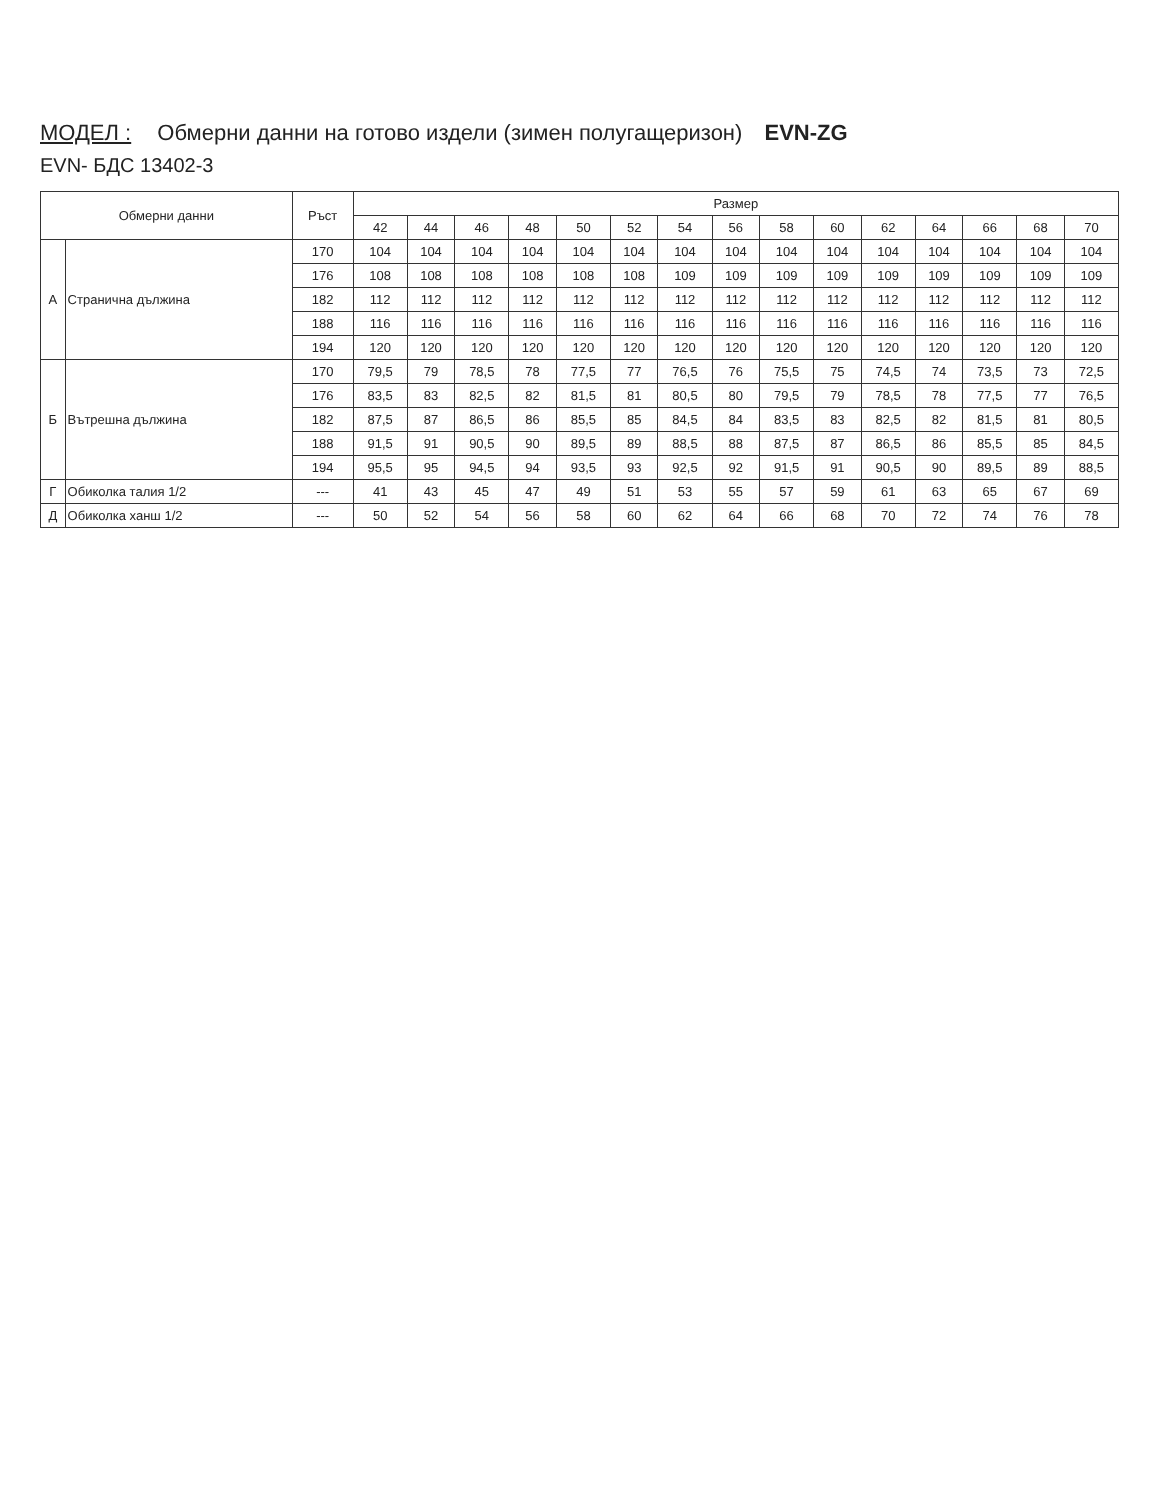МОДЕЛ : Обмерни данни на готово издели (зимен полугащеризон) EVN-ZG
EVN- БДС 13402-3
| Обмерни данни | | Ръст | Размер | | | | | | | | | | | | | | |
| --- | --- | --- | --- | --- | --- | --- | --- | --- | --- | --- | --- | --- | --- | --- | --- | --- | --- |
| | | | 42 | 44 | 46 | 48 | 50 | 52 | 54 | 56 | 58 | 60 | 62 | 64 | 66 | 68 | 70 |
| А | Странична дължина | 170 | 104 | 104 | 104 | 104 | 104 | 104 | 104 | 104 | 104 | 104 | 104 | 104 | 104 | 104 | 104 |
| | | 176 | 108 | 108 | 108 | 108 | 108 | 108 | 109 | 109 | 109 | 109 | 109 | 109 | 109 | 109 | 109 |
| | | 182 | 112 | 112 | 112 | 112 | 112 | 112 | 112 | 112 | 112 | 112 | 112 | 112 | 112 | 112 | 112 |
| | | 188 | 116 | 116 | 116 | 116 | 116 | 116 | 116 | 116 | 116 | 116 | 116 | 116 | 116 | 116 | 116 |
| | | 194 | 120 | 120 | 120 | 120 | 120 | 120 | 120 | 120 | 120 | 120 | 120 | 120 | 120 | 120 | 120 |
| Б | Вътрешна дължина | 170 | 79,5 | 79 | 78,5 | 78 | 77,5 | 77 | 76,5 | 76 | 75,5 | 75 | 74,5 | 74 | 73,5 | 73 | 72,5 |
| | | 176 | 83,5 | 83 | 82,5 | 82 | 81,5 | 81 | 80,5 | 80 | 79,5 | 79 | 78,5 | 78 | 77,5 | 77 | 76,5 |
| | | 182 | 87,5 | 87 | 86,5 | 86 | 85,5 | 85 | 84,5 | 84 | 83,5 | 83 | 82,5 | 82 | 81,5 | 81 | 80,5 |
| | | 188 | 91,5 | 91 | 90,5 | 90 | 89,5 | 89 | 88,5 | 88 | 87,5 | 87 | 86,5 | 86 | 85,5 | 85 | 84,5 |
| | | 194 | 95,5 | 95 | 94,5 | 94 | 93,5 | 93 | 92,5 | 92 | 91,5 | 91 | 90,5 | 90 | 89,5 | 89 | 88,5 |
| Г | Обиколка талия 1/2 | --- | 41 | 43 | 45 | 47 | 49 | 51 | 53 | 55 | 57 | 59 | 61 | 63 | 65 | 67 | 69 |
| Д | Обиколка ханш 1/2 | --- | 50 | 52 | 54 | 56 | 58 | 60 | 62 | 64 | 66 | 68 | 70 | 72 | 74 | 76 | 78 |